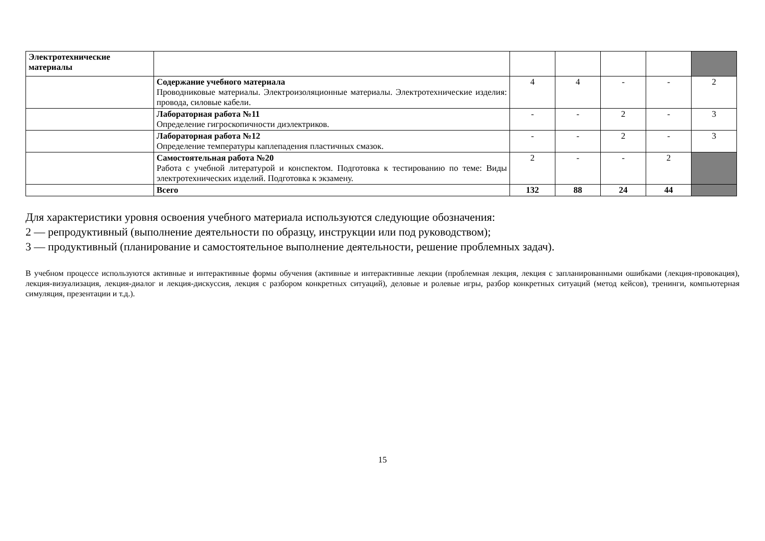| Электротехнические материалы | | | | | | |
| | Содержание учебного материала Проводниковые материалы. Электроизоляционные материалы. Электротехнические изделия: провода, силовые кабели. | 4 | 4 | - | - | 2 |
| | Лабораторная работа №11 Определение гигроскопичности диэлектриков. | - | - | 2 | - | 3 |
| | Лабораторная работа №12 Определение температуры каплепадения пластичных смазок. | - | - | 2 | - | 3 |
| | Самостоятельная работа №20 Работа с учебной литературой и конспектом. Подготовка к тестированию по теме: Виды электротехнических изделий. Подготовка к экзамену. | 2 | - | - | 2 | |
| | Всего | 132 | 88 | 24 | 44 | |
Для характеристики уровня освоения учебного материала используются следующие обозначения:
2 — репродуктивный (выполнение деятельности по образцу, инструкции или под руководством);
3 — продуктивный (планирование и самостоятельное выполнение деятельности, решение проблемных задач).
В учебном процессе используются активные и интерактивные формы обучения (активные и интерактивные лекции (проблемная лекция, лекция с запланированными ошибками (лекция-провокация), лекция-визуализация, лекция-диалог и лекция-дискуссия, лекция с разбором конкретных ситуаций), деловые и ролевые игры, разбор конкретных ситуаций (метод кейсов), тренинги, компьютерная симуляция, презентации и т.д.).
15